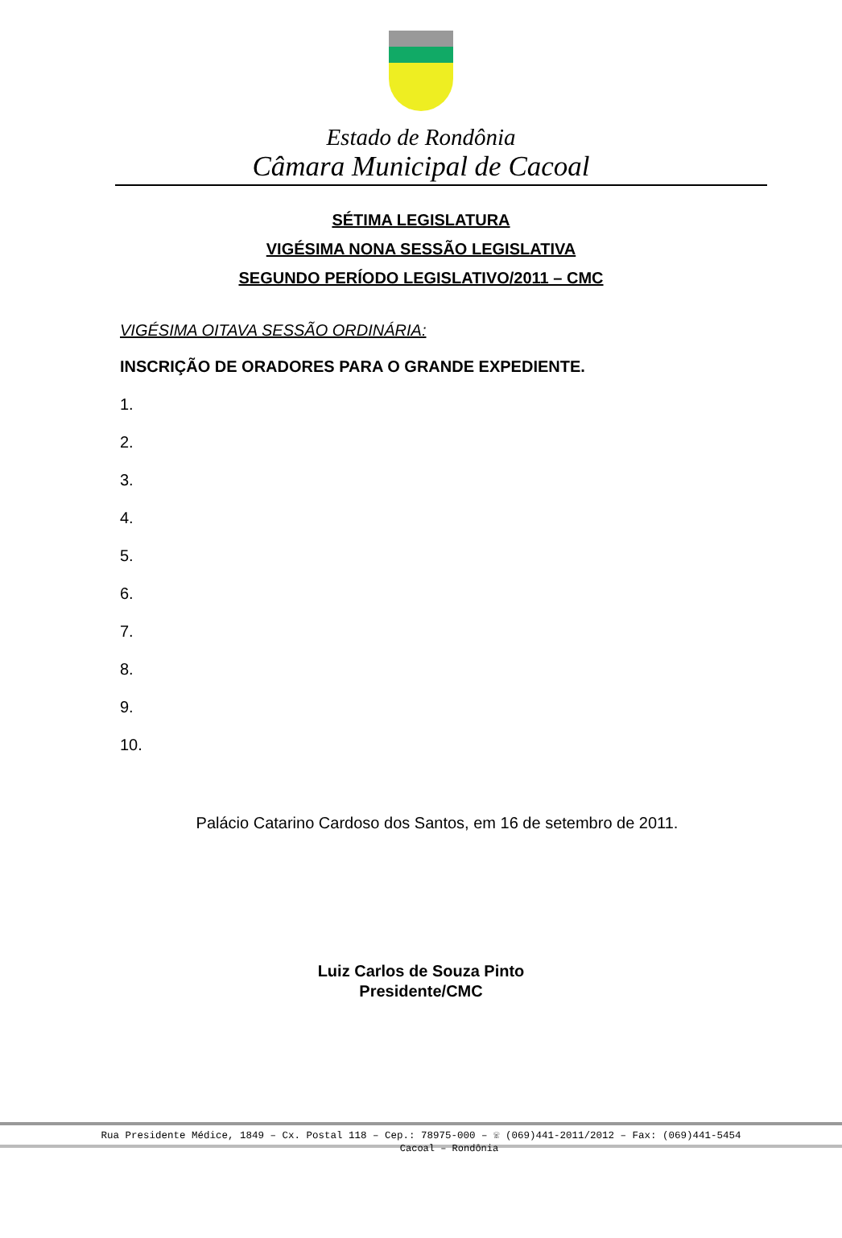Estado de Rondônia
Câmara Municipal de Cacoal
SÉTIMA LEGISLATURA
VIGÉSIMA NONA SESSÃO LEGISLATIVA
SEGUNDO PERÍODO LEGISLATIVO/2011 – CMC
VIGÉSIMA OITAVA SESSÃO ORDINÁRIA:
INSCRIÇÃO DE ORADORES PARA O GRANDE EXPEDIENTE.
1.
2.
3.
4.
5.
6.
7.
8.
9.
10.
Palácio Catarino Cardoso dos Santos, em 16 de setembro de 2011.
Luiz Carlos de Souza Pinto
Presidente/CMC
Rua Presidente Médice, 1849 – Cx. Postal 118 – Cep.: 78975-000 – ☏ (069)441-2011/2012 – Fax: (069)441-5454
Cacoal – Rondônia